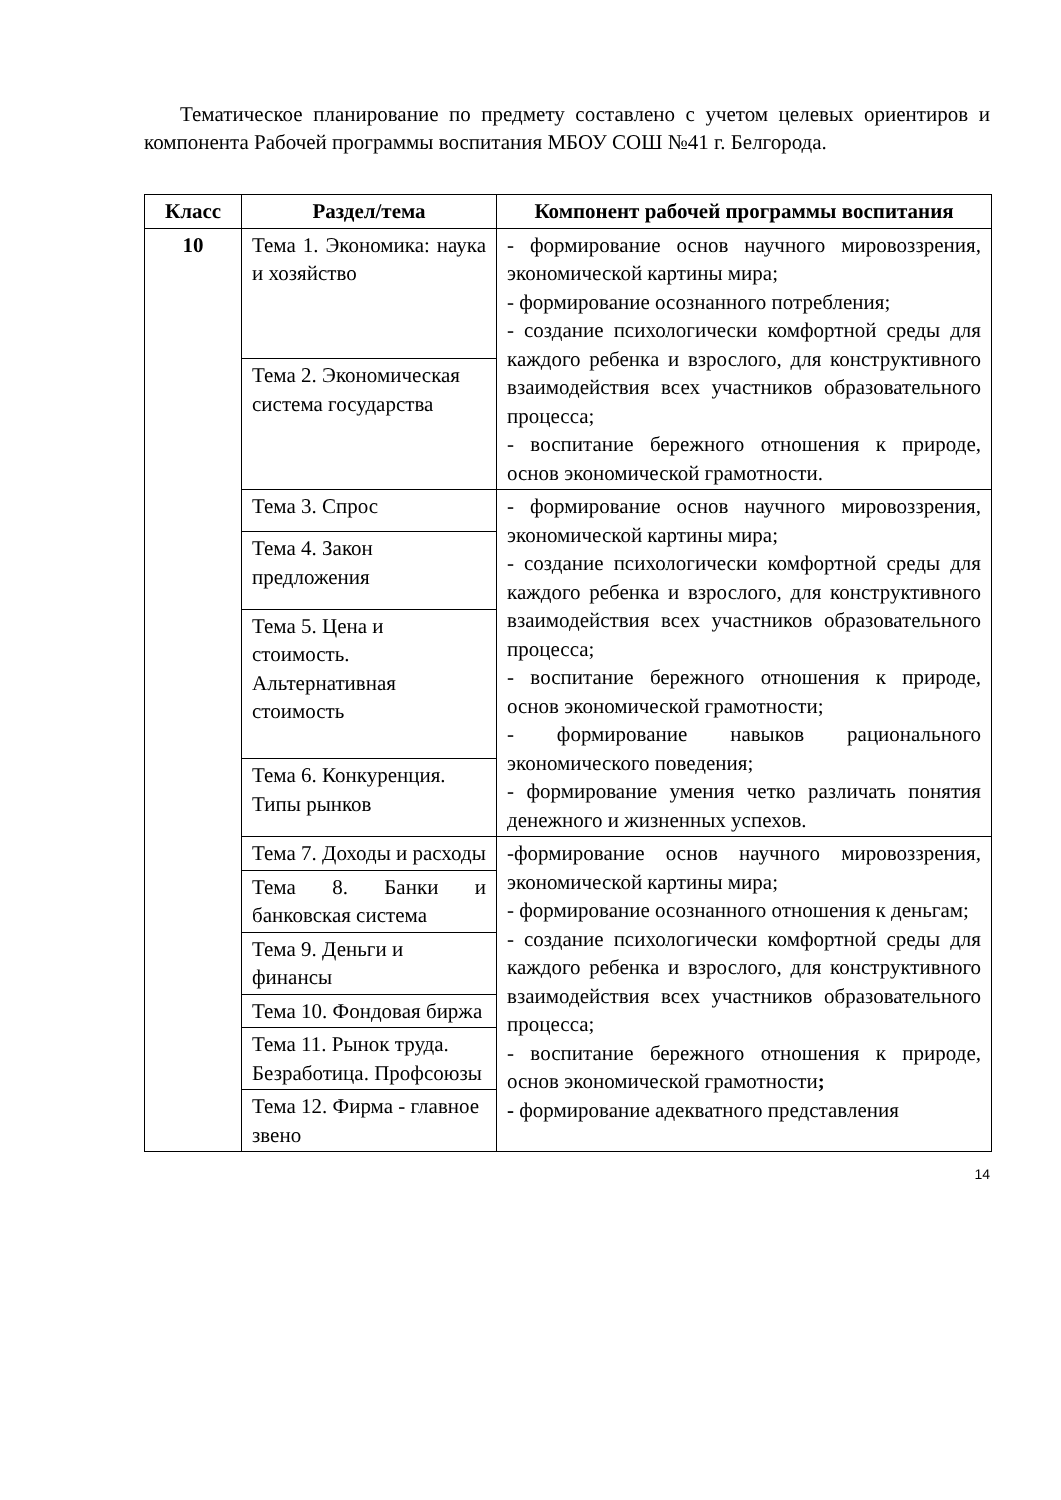Тематическое планирование по предмету составлено с учетом целевых ориентиров и компонента Рабочей программы воспитания МБОУ СОШ №41 г. Белгорода.
| Класс | Раздел/тема | Компонент рабочей программы воспитания |
| --- | --- | --- |
| 10 | Тема 1. Экономика: наука и хозяйство | - формирование основ научного мировоззрения, экономической картины мира; - формирование осознанного потребления; - создание психологически комфортной среды для каждого ребенка и взрослого, для конструктивного взаимодействия всех участников образовательного процесса; - воспитание бережного отношения к природе, основ экономической грамотности. |
| | Тема 2. Экономическая система государства | |
| | Тема 3. Спрос | - формирование основ научного мировоззрения, экономической картины мира; - создание психологически комфортной среды для каждого ребенка и взрослого, для конструктивного взаимодействия всех участников образовательного процесса; - воспитание бережного отношения к природе, основ экономической грамотности; - формирование навыков рационального экономического поведения; - формирование умения четко различать понятия денежного и жизненных успехов. |
| | Тема 4. Закон предложения | |
| | Тема 5. Цена и стоимость. Альтернативная стоимость | |
| | Тема 6. Конкуренция. Типы рынков | |
| | Тема 7. Доходы и расходы | -формирование основ научного мировоззрения, экономической картины мира; - формирование осознанного отношения к деньгам; - создание психологически комфортной среды для каждого ребенка и взрослого, для конструктивного взаимодействия всех участников образовательного процесса; - воспитание бережного отношения к природе, основ экономической грамотности ; - формирование адекватного представления |
| | Тема 8. Банки и банковская система | |
| | Тема 9. Деньги и финансы | |
| | Тема 10. Фондовая биржа | |
| | Тема 11. Рынок труда. Безработица. Профсоюзы | |
| | Тема 12. Фирма - главное звено | |
14